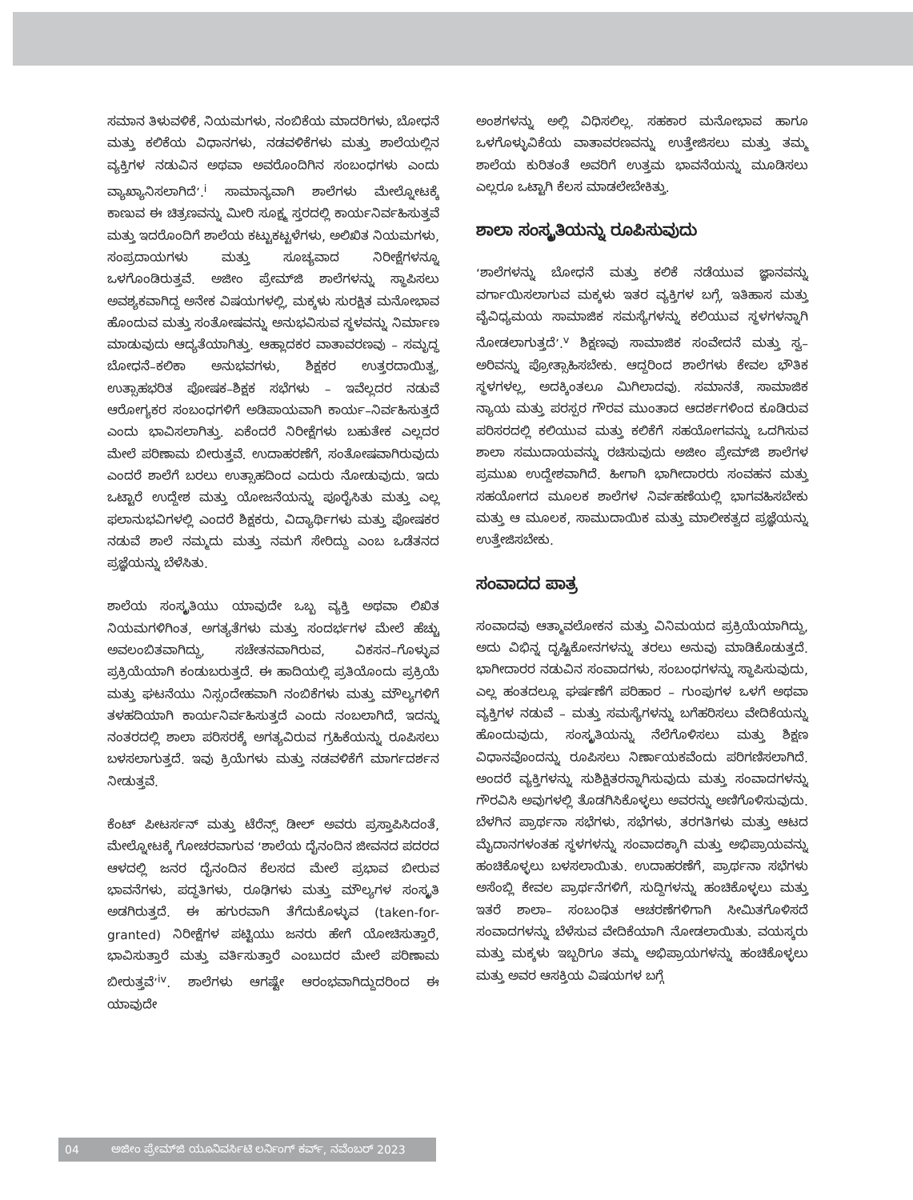ಸಮಾನ ತಿಳುವಳಿಕೆ, ನಿಯಮಗಳು, ನಂಬಿಕೆಯ ಮಾದರಿಗಳು, ಬೋಧನೆ ಮತ್ತು ಕಲಿಕೆಯ ವಿಧಾನಗಳು, ನಡವಳಿಕೆಗಳು ಮತ್ತು ಶಾಲೆಯಲ್ಲಿನ ವ್ಯಕ್ತಿಗಳ ನಡುವಿನ ಅಥವಾ ಅವರೊಂದಿಗಿನ ಸಂಬಂಧಗಳು ಎಂದು ವ್ಯಾಖ್ಯಾನಿಸಲಾಗಿದೆ’.<sup>i</sup> ಸಾಮಾನ್ಯವಾಗಿ ಶಾಲೆಗಳು ಮೇಲ್ನೋಟಕ್ಕೆ ಕಾಣುವ ಈ ಚಿತ್ರಣವನ್ನು ಮೀರಿ ಸೂಕ್ಷ್ಮ ಸ್ತರದಲ್ಲಿ ಕಾರ್ಯನಿರ್ವಹಿಸುತ್ತವೆ ಮತ್ತು ಇದರೊಂದಿಗೆ ಶಾಲೆಯ ಕಟ್ಟುಕಟ್ಟಳೆಗಳು, ಅಲಿಖಿತ ನಿಯಮಗಳು, ಸಂಪ್ರದಾಯಗಳು ಮತ್ತು ಸೂಚ್ಯವಾದ ನಿರೀಕ್ಷೆಗಳನ್ನೂ ಒಳಗೊಂಡಿರುತ್ತವೆ. ಅಜೀಂ ಪ್ರೇಮ್‌ಜಿ ಶಾಲೆಗಳನ್ನು ಸ್ಥಾಪಿಸಲು ಅವಶ್ಯಕವಾಗಿದ್ದ ಅನೇಕ ವಿಷಯಗಳಲ್ಲಿ, ಮಕ್ಕಳು ಸುರಕ್ಷಿತ ಮನೋಭಾವ ಹೊಂದುವ ಮತ್ತು ಸಂತೋಷವನ್ನು ಅನುಭವಿಸುವ ಸ್ಥಳವನ್ನು ನಿರ್ಮಾಣ ಮಾಡುವುದು ಆದ್ಯತೆಯಾಗಿತ್ತು. ಆಹ್ಲಾದಕರ ವಾತಾವರಣವು – ಸಮೃದ್ಧ ಬೋಧನೆ–ಕಲಿಕಾ ಅನುಭವಗಳು, ಶಿಕ್ಷಕರ ಉತ್ತರದಾಯಿತ್ವ, ಉತ್ಸಾಹಭರಿತ ಪೋಷಕ–ಶಿಕ್ಷಕ ಸಭೆಗಳು – ಇವೆಲ್ಲದರ ನಡುವೆ ಆರೋಗ್ಯಕರ ಸಂಬಂಧಗಳಿಗೆ ಅಡಿಪಾಯವಾಗಿ ಕಾರ್ಯ–ನಿರ್ವಹಿಸುತ್ತದೆ ಎಂದು ಭಾವಿಸಲಾಗಿತ್ತು. ಏಕೆಂದರೆ ನಿರೀಕ್ಷೆಗಳು ಬಹುತೇಕ ಎಲ್ಲದರ ಮೇಲೆ ಪರಿಣಾಮ ಬೀರುತ್ತವೆ. ಉದಾಹರಣೆಗೆ, ಸಂತೋಷವಾಗಿರುವುದು ಎಂದರೆ ಶಾಲೆಗೆ ಬರಲು ಉತ್ಸಾಹದಿಂದ ಎದುರು ನೋಡುವುದು. ಇದು ಒಟ್ಟಾರೆ ಉದ್ದೇಶ ಮತ್ತು ಯೋಜನೆಯನ್ನು ಪೂರೈಸಿತು ಮತ್ತು ಎಲ್ಲ ಫಲಾನುಭವಿಗಳಲ್ಲಿ ಎಂದರೆ ಶಿಕ್ಷಕರು, ವಿದ್ಯಾರ್ಥಿಗಳು ಮತ್ತು ಪೋಷಕರ ನಡುವೆ ಶಾಲೆ ನಮ್ಮದು ಮತ್ತು ನಮಗೆ ಸೇರಿದ್ದು ಎಂಬ ಒಡೆತನದ ಪ್ರಜ್ಞೆಯನ್ನು ಬೆಳೆಸಿತು.
ಶಾಲೆಯ ಸಂಸ್ಕೃತಿಯು ಯಾವುದೇ ಒಬ್ಬ ವ್ಯಕ್ತಿ ಅಥವಾ ಲಿಖಿತ ನಿಯಮಗಳಿಗಿಂತ, ಅಗತ್ಯತೆಗಳು ಮತ್ತು ಸಂದರ್ಭಗಳ ಮೇಲೆ ಹೆಚ್ಚು ಅವಲಂಬಿತವಾಗಿದ್ದು, ಸಚೇತನವಾಗಿರುವ, ವಿಕಸನ–ಗೊಳ್ಳುವ ಪ್ರಕ್ರಿಯೆಯಾಗಿ ಕಂಡುಬರುತ್ತದೆ. ಈ ಹಾದಿಯಲ್ಲಿ ಪ್ರತಿಯೊಂದು ಪ್ರಕ್ರಿಯೆ ಮತ್ತು ಘಟನೆಯು ನಿಸ್ಸಂದೇಹವಾಗಿ ನಂಬಿಕೆಗಳು ಮತ್ತು ಮೌಲ್ಯಗಳಿಗೆ ತಳಹದಿಯಾಗಿ ಕಾರ್ಯನಿರ್ವಹಿಸುತ್ತದೆ ಎಂದು ನಂಬಲಾಗಿದೆ, ಇದನ್ನು ನಂತರದಲ್ಲಿ ಶಾಲಾ ಪರಿಸರಕ್ಕೆ ಅಗತ್ಯವಿರುವ ಗ್ರಹಿಕೆಯನ್ನು ರೂಪಿಸಲು ಬಳಸಲಾಗುತ್ತದೆ. ಇವು ಕ್ರಿಯೆಗಳು ಮತ್ತು ನಡವಳಿಕೆಗೆ ಮಾರ್ಗದರ್ಶನ ನೀಡುತ್ತವೆ.
ಕೆಂಟ್ ಪೀಟರ್ಸನ್ ಮತ್ತು ಟೆರೆನ್ಸ್ ಡೀಲ್ ಅವರು ಪ್ರಸ್ತಾಪಿಸಿದಂತೆ, ಮೇಲ್ನೋಟಕ್ಕೆ ಗೋಚರವಾಗುವ ‘ಶಾಲೆಯ ದೈನಂದಿನ ಜೀವನದ ಪದರದ ಆಳದಲ್ಲಿ ಜನರ ದೈನಂದಿನ ಕೆಲಸದ ಮೇಲೆ ಪ್ರಭಾವ ಬೀರುವ ಭಾವನೆಗಳು, ಪದ್ಧತಿಗಳು, ರೂಢಿಗಳು ಮತ್ತು ಮೌಲ್ಯಗಳ ಸಂಸ್ಕೃತಿ ಅಡಗಿರುತ್ತದೆ. ಈ ಹಗುರವಾಗಿ ತೆಗೆದುಕೊಳ್ಳುವ (taken-for-granted) ನಿರೀಕ್ಷೆಗಳ ಪಟ್ಟಿಯು ಜನರು ಹೇಗೆ ಯೋಚಿಸುತ್ತಾರೆ, ಭಾವಿಸುತ್ತಾರೆ ಮತ್ತು ವರ್ತಿಸುತ್ತಾರೆ ಎಂಬುದರ ಮೇಲೆ ಪರಿಣಾಮ ಬೀರುತ್ತವೆ’<sup>iv</sup>. ಶಾಲೆಗಳು ಆಗಷ್ಟೇ ಆರಂಭವಾಗಿದ್ದುದರಿಂದ ಈ ಯಾವುದೇ
ಅಂಶಗಳನ್ನು ಅಲ್ಲಿ ವಿಧಿಸಲಿಲ್ಲ. ಸಹಕಾರ ಮನೋಭಾವ ಹಾಗೂ ಒಳಗೊಳ್ಳುವಿಕೆಯ ವಾತಾವರಣವನ್ನು ಉತ್ತೇಜಿಸಲು ಮತ್ತು ತಮ್ಮ ಶಾಲೆಯ ಕುರಿತಂತೆ ಅವರಿಗೆ ಉತ್ತಮ ಭಾವನೆಯನ್ನು ಮೂಡಿಸಲು ಎಲ್ಲರೂ ಒಟ್ಟಾಗಿ ಕೆಲಸ ಮಾಡಲೇಬೇಕಿತ್ತು.
ಶಾಲಾ ಸಂಸ್ಕೃತಿಯನ್ನು ರೂಪಿಸುವುದು
‘ಶಾಲೆಗಳನ್ನು ಬೋಧನೆ ಮತ್ತು ಕಲಿಕೆ ನಡೆಯುವ ಜ್ಞಾನವನ್ನು ವರ್ಗಾಯಿಸಲಾಗುವ ಮಕ್ಕಳು ಇತರ ವ್ಯಕ್ತಿಗಳ ಬಗ್ಗೆ, ಇತಿಹಾಸ ಮತ್ತು ವೈವಿಧ್ಯಮಯ ಸಾಮಾಜಿಕ ಸಮಸ್ಯೆಗಳನ್ನು ಕಲಿಯುವ ಸ್ಥಳಗಳನ್ನಾಗಿ ನೋಡಲಾಗುತ್ತದೆ’.<sup>v</sup> ಶಿಕ್ಷಣವು ಸಾಮಾಜಿಕ ಸಂವೇದನೆ ಮತ್ತು ಸ್ವ–ಅರಿವನ್ನು ಪ್ರೋತ್ಸಾಹಿಸಬೇಕು. ಆದ್ದರಿಂದ ಶಾಲೆಗಳು ಕೇವಲ ಭೌತಿಕ ಸ್ಥಳಗಳಲ್ಲ, ಅದಕ್ಕಿಂತಲೂ ಮಿಗಿಲಾದವು. ಸಮಾನತೆ, ಸಾಮಾಜಿಕ ನ್ಯಾಯ ಮತ್ತು ಪರಸ್ಪರ ಗೌರವ ಮುಂತಾದ ಆದರ್ಶಗಳಿಂದ ಕೂಡಿರುವ ಪರಿಸರದಲ್ಲಿ ಕಲಿಯುವ ಮತ್ತು ಕಲಿಕೆಗೆ ಸಹಯೋಗವನ್ನು ಒದಗಿಸುವ ಶಾಲಾ ಸಮುದಾಯವನ್ನು ರಚಿಸುವುದು ಅಜೀಂ ಪ್ರೇಮ್‌ಜಿ ಶಾಲೆಗಳ ಪ್ರಮುಖ ಉದ್ದೇಶವಾಗಿದೆ. ಹೀಗಾಗಿ ಭಾಗೀದಾರರು ಸಂವಹನ ಮತ್ತು ಸಹಯೋಗದ ಮೂಲಕ ಶಾಲೆಗಳ ನಿರ್ವಹಣೆಯಲ್ಲಿ ಭಾಗವಹಿಸಬೇಕು ಮತ್ತು ಆ ಮೂಲಕ, ಸಾಮುದಾಯಿಕ ಮತ್ತು ಮಾಲೀಕತ್ವದ ಪ್ರಜ್ಞೆಯನ್ನು ಉತ್ತೇಜಿಸಬೇಕು.
ಸಂವಾದದ ಪಾತ್ರ
ಸಂವಾದವು ಆತ್ಮಾವಲೋಕನ ಮತ್ತು ವಿನಿಮಯದ ಪ್ರಕ್ರಿಯೆಯಾಗಿದ್ದು, ಅದು ವಿಭಿನ್ನ ದೃಷ್ಟಿಕೋನಗಳನ್ನು ತರಲು ಅನುವು ಮಾಡಿಕೊಡುತ್ತದೆ. ಭಾಗೀದಾರರ ನಡುವಿನ ಸಂವಾದಗಳು, ಸಂಬಂಧಗಳನ್ನು ಸ್ಥಾಪಿಸುವುದು, ಎಲ್ಲ ಹಂತದಲ್ಲೂ ಘರ್ಷಣೆಗೆ ಪರಿಹಾರ – ಗುಂಪುಗಳ ಒಳಗೆ ಅಥವಾ ವ್ಯಕ್ತಿಗಳ ನಡುವೆ – ಮತ್ತು ಸಮಸ್ಯೆಗಳನ್ನು ಬಗೆಹರಿಸಲು ವೇದಿಕೆಯನ್ನು ಹೊಂದುವುದು, ಸಂಸ್ಕೃತಿಯನ್ನು ನೆಲೆಗೊಳಿಸಲು ಮತ್ತು ಶಿಕ್ಷಣ ವಿಧಾನವೊಂದನ್ನು ರೂಪಿಸಲು ನಿರ್ಣಾಯಕವೆಂದು ಪರಿಗಣಿಸಲಾಗಿದೆ. ಅಂದರೆ ವ್ಯಕ್ತಿಗಳನ್ನು ಸುಶಿಕ್ಷಿತರನ್ನಾಗಿಸುವುದು ಮತ್ತು ಸಂವಾದಗಳನ್ನು ಗೌರವಿಸಿ ಅವುಗಳಲ್ಲಿ ತೊಡಗಿಸಿಕೊಳ್ಳಲು ಅವರನ್ನು ಅಣಿಗೊಳಿಸುವುದು. ಬೆಳಗಿನ ಪ್ರಾರ್ಥನಾ ಸಭೆಗಳು, ಸಭೆಗಳು, ತರಗತಿಗಳು ಮತ್ತು ಆಟದ ಮೈದಾನಗಳಂತಹ ಸ್ಥಳಗಳನ್ನು ಸಂವಾದಕ್ಕಾಗಿ ಮತ್ತು ಅಭಿಪ್ರಾಯವನ್ನು ಹಂಚಿಕೊಳ್ಳಲು ಬಳಸಲಾಯಿತು. ಉದಾಹರಣೆಗೆ, ಪ್ರಾರ್ಥನಾ ಸಭೆಗಳು ಅಸೆಂಬ್ಲಿ ಕೇವಲ ಪ್ರಾರ್ಥನೆಗಳಿಗೆ, ಸುದ್ದಿಗಳನ್ನು ಹಂಚಿಕೊಳ್ಳಲು ಮತ್ತು ಇತರೆ ಶಾಲಾ– ಸಂಬಂಧಿತ ಆಚರಣೆಗಳಿಗಾಗಿ ಸೀಮಿತಗೊಳಿಸದೆ ಸಂವಾದಗಳನ್ನು ಬೆಳೆಸುವ ವೇದಿಕೆಯಾಗಿ ನೋಡಲಾಯಿತು. ವಯಸ್ಕರು ಮತ್ತು ಮಕ್ಕಳು ಇಬ್ಬರಿಗೂ ತಮ್ಮ ಅಭಿಪ್ರಾಯಗಳನ್ನು ಹಂಚಿಕೊಳ್ಳಲು ಮತ್ತು ಅವರ ಆಸಕ್ತಿಯ ವಿಷಯಗಳ ಬಗ್ಗೆ
04 ಅಜೀಂ ಪ್ರೇಮ್‌ಜಿ ಯೂನಿವರ್ಸಿಟಿ ಲರ್ನಿಂಗ್ ಕರ್ವ್, ನವೆಂಬರ್ 2023